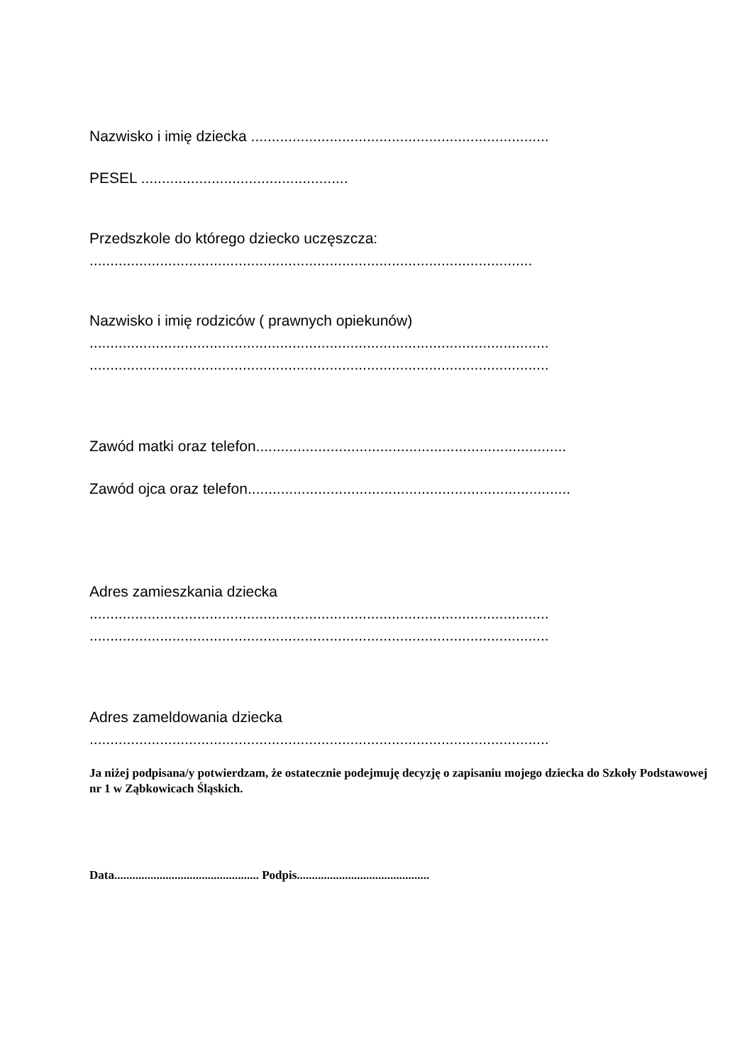Nazwisko i imię dziecka ........................................................................
PESEL ..................................................
Przedszkole do którego dziecko uczęszcza:
...........................................................................................................
Nazwisko i imię rodziców ( prawnych opiekunów)
...............................................................................................................
...............................................................................................................
Zawód matki oraz telefon...........................................................................
Zawód ojca oraz telefon..............................................................................
Adres zamieszkania dziecka
...............................................................................................................
...............................................................................................................
Adres zameldowania dziecka
...............................................................................................................
Ja niżej podpisana/y potwierdzam, że ostatecznie podejmuję decyzję o zapisaniu mojego dziecka do Szkoły Podstawowej nr 1 w Ząbkowicach Śląskich.
Data................................................ Podpis............................................